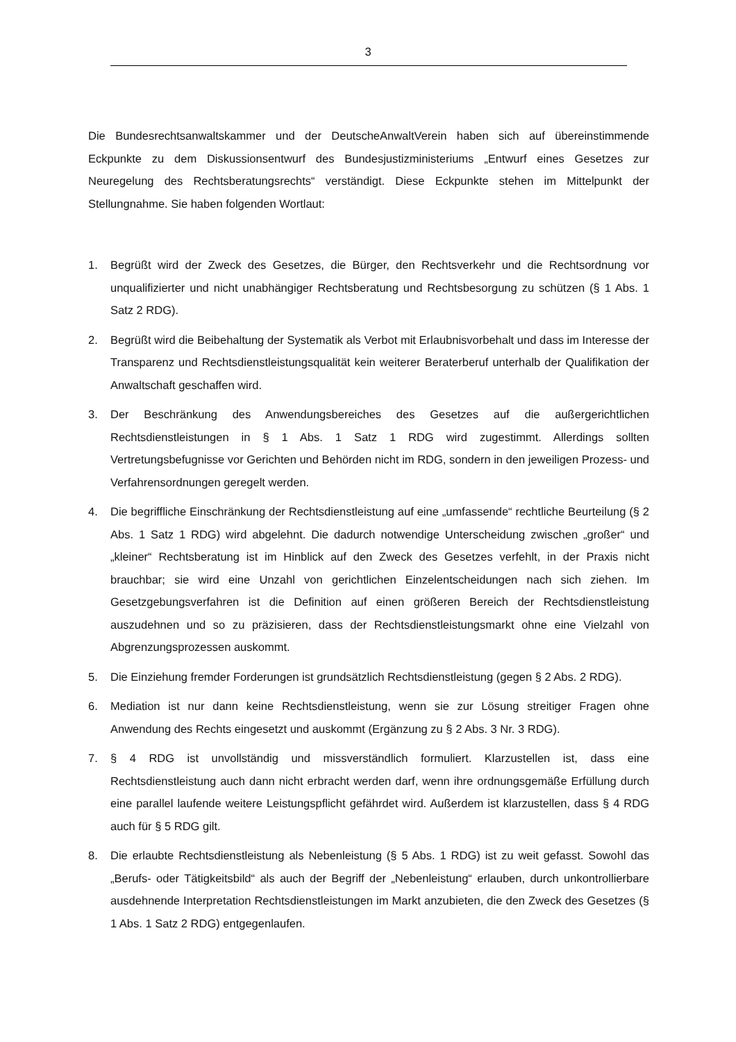3
Die Bundesrechtsanwaltskammer und der DeutscheAnwaltVerein haben sich auf übereinstimmende Eckpunkte zu dem Diskussionsentwurf des Bundesjustizministeriums „Entwurf eines Gesetzes zur Neuregelung des Rechtsberatungsrechts“ verständigt. Diese Eckpunkte stehen im Mittelpunkt der Stellungnahme. Sie haben folgenden Wortlaut:
1. Begrüßt wird der Zweck des Gesetzes, die Bürger, den Rechtsverkehr und die Rechtsordnung vor unqualifizierter und nicht unabhängiger Rechtsberatung und Rechtsbesorgung zu schützen (§ 1 Abs. 1 Satz 2 RDG).
2. Begrüßt wird die Beibehaltung der Systematik als Verbot mit Erlaubnisvorbehalt und dass im Interesse der Transparenz und Rechtsdienstleistungsqualität kein weiterer Beraterberuf unterhalb der Qualifikation der Anwaltschaft geschaffen wird.
3. Der Beschränkung des Anwendungsbereiches des Gesetzes auf die außergerichtlichen Rechtsdienstleistungen in § 1 Abs. 1 Satz 1 RDG wird zugestimmt. Allerdings sollten Vertretungsbefugnisse vor Gerichten und Behörden nicht im RDG, sondern in den jeweiligen Prozess- und Verfahrensordnungen geregelt werden.
4. Die begriffliche Einschränkung der Rechtsdienstleistung auf eine „umfassende“ rechtliche Beurteilung (§ 2 Abs. 1 Satz 1 RDG) wird abgelehnt. Die dadurch notwendige Unterscheidung zwischen „großer“ und „kleiner“ Rechtsberatung ist im Hinblick auf den Zweck des Gesetzes verfehlt, in der Praxis nicht brauchbar; sie wird eine Unzahl von gerichtlichen Einzelentscheidungen nach sich ziehen. Im Gesetzgebungsverfahren ist die Definition auf einen größeren Bereich der Rechtsdienstleistung auszudehnen und so zu präzisieren, dass der Rechtsdienstleistungsmarkt ohne eine Vielzahl von Abgrenzungsprozessen auskommt.
5. Die Einziehung fremder Forderungen ist grundsätzlich Rechtsdienstleistung (gegen § 2 Abs. 2 RDG).
6. Mediation ist nur dann keine Rechtsdienstleistung, wenn sie zur Lösung streitiger Fragen ohne Anwendung des Rechts eingesetzt und auskommt (Ergänzung zu § 2 Abs. 3 Nr. 3 RDG).
7. § 4 RDG ist unvollständig und missverständlich formuliert. Klarzustellen ist, dass eine Rechtsdienstleistung auch dann nicht erbracht werden darf, wenn ihre ordnungsgemäße Erfüllung durch eine parallel laufende weitere Leistungspflicht gefährdet wird. Außerdem ist klarzustellen, dass § 4 RDG auch für § 5 RDG gilt.
8. Die erlaubte Rechtsdienstleistung als Nebenleistung (§ 5 Abs. 1 RDG) ist zu weit gefasst. Sowohl das „Berufs- oder Tätigkeitsbild“ als auch der Begriff der „Nebenleistung“ erlauben, durch unkontrollierbare ausdehnende Interpretation Rechtsdienstleistungen im Markt anzubieten, die den Zweck des Gesetzes (§ 1 Abs. 1 Satz 2 RDG) entgegenlaufen.